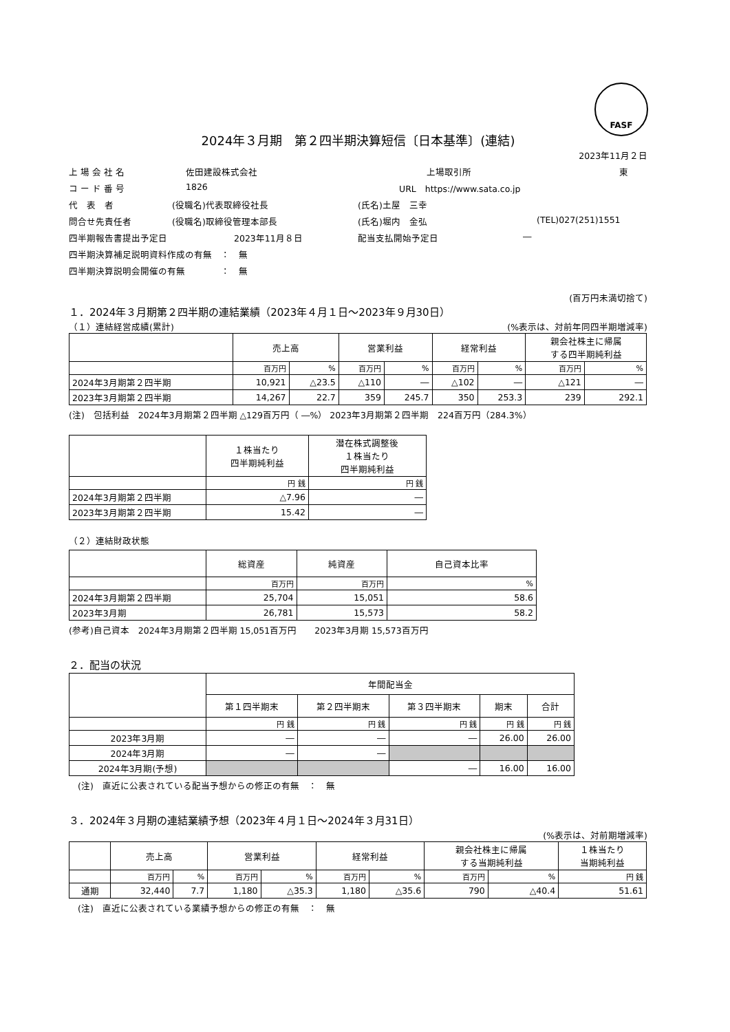FASF
2024年３月期　第２四半期決算短信〔日本基準〕(連結)
2023年11月２日
上 場 会 社 名 佐田建設株式会社 上場取引所 東
コ ー ド 番 号 1826 URL　https://www.sata.co.jp
代　表　者 (役職名)代表取締役社長 (氏名)土屋　三幸
問合せ先責任者 (役職名)取締役管理本部長 (氏名)堀内　金弘 (TEL)027(251)1551
四半期報告書提出予定日 2023年11月８日 配当支払開始予定日 ―
四半期決算補足説明資料作成の有無　：　無
四半期決算説明会開催の有無　　　　：　無
(百万円未満切捨て)
１．2024年３月期第２四半期の連結業績（2023年４月１日～2023年９月30日）
（１）連結経営成績(累計) (%表示は、対前年同四半期増減率)
| | 売上高 | | 営業利益 | | 経常利益 | | 親会社株主に帰属 する四半期純利益 | |
| --- | --- | --- | --- | --- | --- | --- | --- | --- |
| | 百万円 | % | 百万円 | % | 百万円 | % | 百万円 | % |
| 2024年3月期第２四半期 | 10,921 | △23.5 | △110 | ― | △102 | ― | △121 | ― |
| 2023年3月期第２四半期 | 14,267 | 22.7 | 359 | 245.7 | 350 | 253.3 | 239 | 292.1 |
(注)　包括利益　2024年3月期第２四半期 △129百万円（ ―%） 2023年3月期第２四半期　224百万円（284.3%）
| | １株当たり 四半期純利益 | 潜在株式調整後 １株当たり 四半期純利益 |
| --- | --- | --- |
| | 円 銭 | 円 銭 |
| 2024年3月期第２四半期 | △7.96 | ― |
| 2023年3月期第２四半期 | 15.42 | ― |
（２）連結財政状態
| | 総資産 | 純資産 | 自己資本比率 |
| --- | --- | --- | --- |
| | 百万円 | 百万円 | % |
| 2024年3月期第２四半期 | 25,704 | 15,051 | 58.6 |
| 2023年3月期 | 26,781 | 15,573 | 58.2 |
(参考)自己資本　2024年3月期第２四半期 15,051百万円　　2023年3月期 15,573百万円
２．配当の状況
| | 年間配当金 | | | | |
| --- | --- | --- | --- | --- | --- |
| | 第１四半期末 | 第２四半期末 | 第３四半期末 | 期末 | 合計 |
| | 円 銭 | 円 銭 | 円 銭 | 円 銭 | 円 銭 |
| 2023年3月期 | ― | ― | ― | 26.00 | 26.00 |
| 2024年3月期 | ― | ― | | | |
| 2024年3月期(予想) | | | ― | 16.00 | 16.00 |
　(注)　直近に公表されている配当予想からの修正の有無　：　無
３．2024年３月期の連結業績予想（2023年４月１日～2024年３月31日）
(%表示は、対前期増減率)
| | 売上高 | | 営業利益 | | 経常利益 | | 親会社株主に帰属 する当期純利益 | | １株当たり 当期純利益 |
| --- | --- | --- | --- | --- | --- | --- | --- | --- | --- |
| | 百万円 | % | 百万円 | % | 百万円 | % | 百万円 | % | 円 銭 |
| 通期 | 32,440 | 7.7 | 1,180 | △35.3 | 1,180 | △35.6 | 790 | △40.4 | 51.61 |
　(注)　直近に公表されている業績予想からの修正の有無　：　無